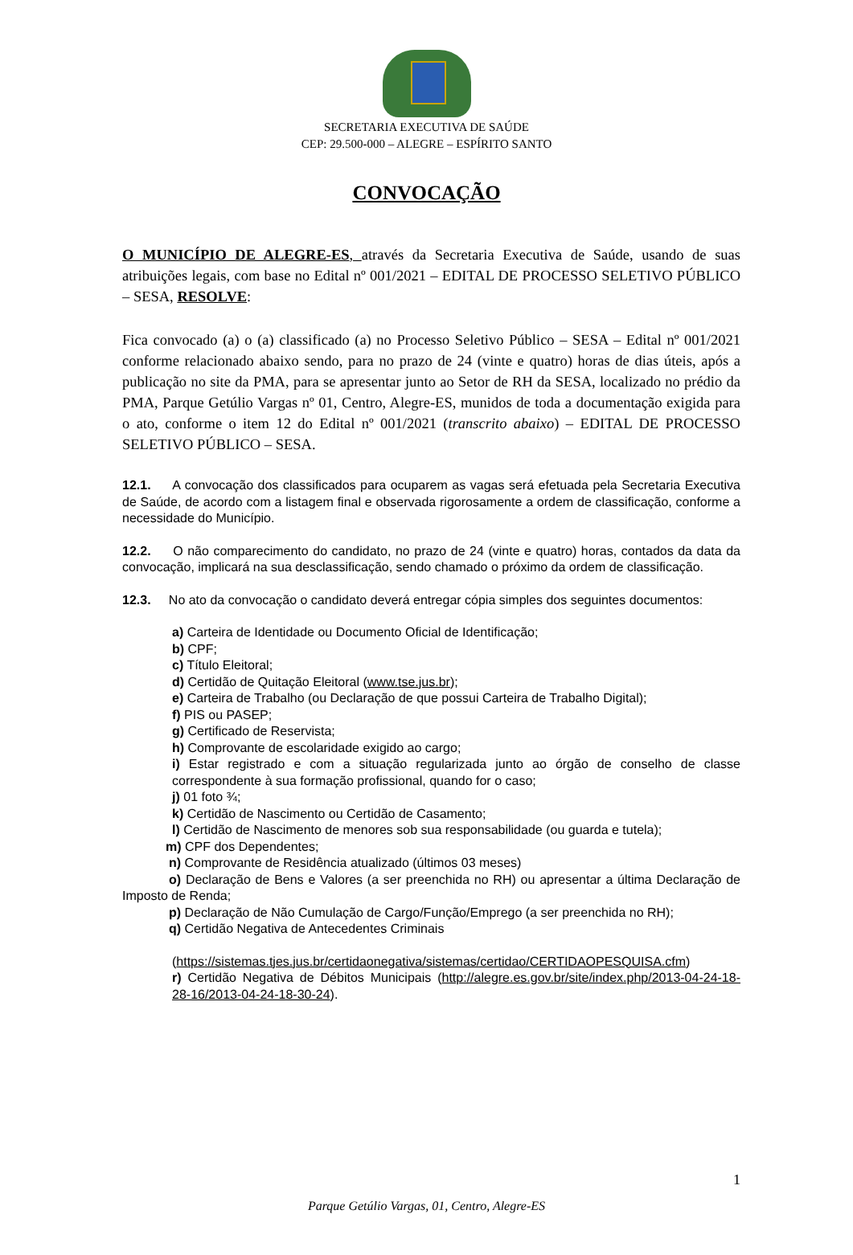SECRETARIA EXECUTIVA DE SAÚDE
CEP: 29.500-000 – ALEGRE – ESPÍRITO SANTO
CONVOCAÇÃO
O MUNICÍPIO DE ALEGRE-ES, através da Secretaria Executiva de Saúde, usando de suas atribuições legais, com base no Edital nº 001/2021 – EDITAL DE PROCESSO SELETIVO PÚBLICO – SESA, RESOLVE:
Fica convocado (a) o (a) classificado (a) no Processo Seletivo Público – SESA – Edital nº 001/2021 conforme relacionado abaixo sendo, para no prazo de 24 (vinte e quatro) horas de dias úteis, após a publicação no site da PMA, para se apresentar junto ao Setor de RH da SESA, localizado no prédio da PMA, Parque Getúlio Vargas nº 01, Centro, Alegre-ES, munidos de toda a documentação exigida para o ato, conforme o item 12 do Edital nº 001/2021 (transcrito abaixo) – EDITAL DE PROCESSO SELETIVO PÚBLICO – SESA.
12.1. A convocação dos classificados para ocuparem as vagas será efetuada pela Secretaria Executiva de Saúde, de acordo com a listagem final e observada rigorosamente a ordem de classificação, conforme a necessidade do Município.
12.2. O não comparecimento do candidato, no prazo de 24 (vinte e quatro) horas, contados da data da convocação, implicará na sua desclassificação, sendo chamado o próximo da ordem de classificação.
12.3. No ato da convocação o candidato deverá entregar cópia simples dos seguintes documentos:
a) Carteira de Identidade ou Documento Oficial de Identificação;
b) CPF;
c) Título Eleitoral;
d) Certidão de Quitação Eleitoral (www.tse.jus.br);
e) Carteira de Trabalho (ou Declaração de que possui Carteira de Trabalho Digital);
f) PIS ou PASEP;
g) Certificado de Reservista;
h) Comprovante de escolaridade exigido ao cargo;
i) Estar registrado e com a situação regularizada junto ao órgão de conselho de classe correspondente à sua formação profissional, quando for o caso;
j) 01 foto ¾;
k) Certidão de Nascimento ou Certidão de Casamento;
l) Certidão de Nascimento de menores sob sua responsabilidade (ou guarda e tutela);
m) CPF dos Dependentes;
n) Comprovante de Residência atualizado (últimos 03 meses)
o) Declaração de Bens e Valores (a ser preenchida no RH) ou apresentar a última Declaração de Imposto de Renda;
p) Declaração de Não Cumulação de Cargo/Função/Emprego (a ser preenchida no RH);
q) Certidão Negativa de Antecedentes Criminais
(https://sistemas.tjes.jus.br/certidaonegativa/sistemas/certidao/CERTIDAOPESQUISA.cfm)
r) Certidão Negativa de Débitos Municipais (http://alegre.es.gov.br/site/index.php/2013-04-24-18-28-16/2013-04-24-18-30-24).
1
Parque Getúlio Vargas, 01, Centro, Alegre-ES